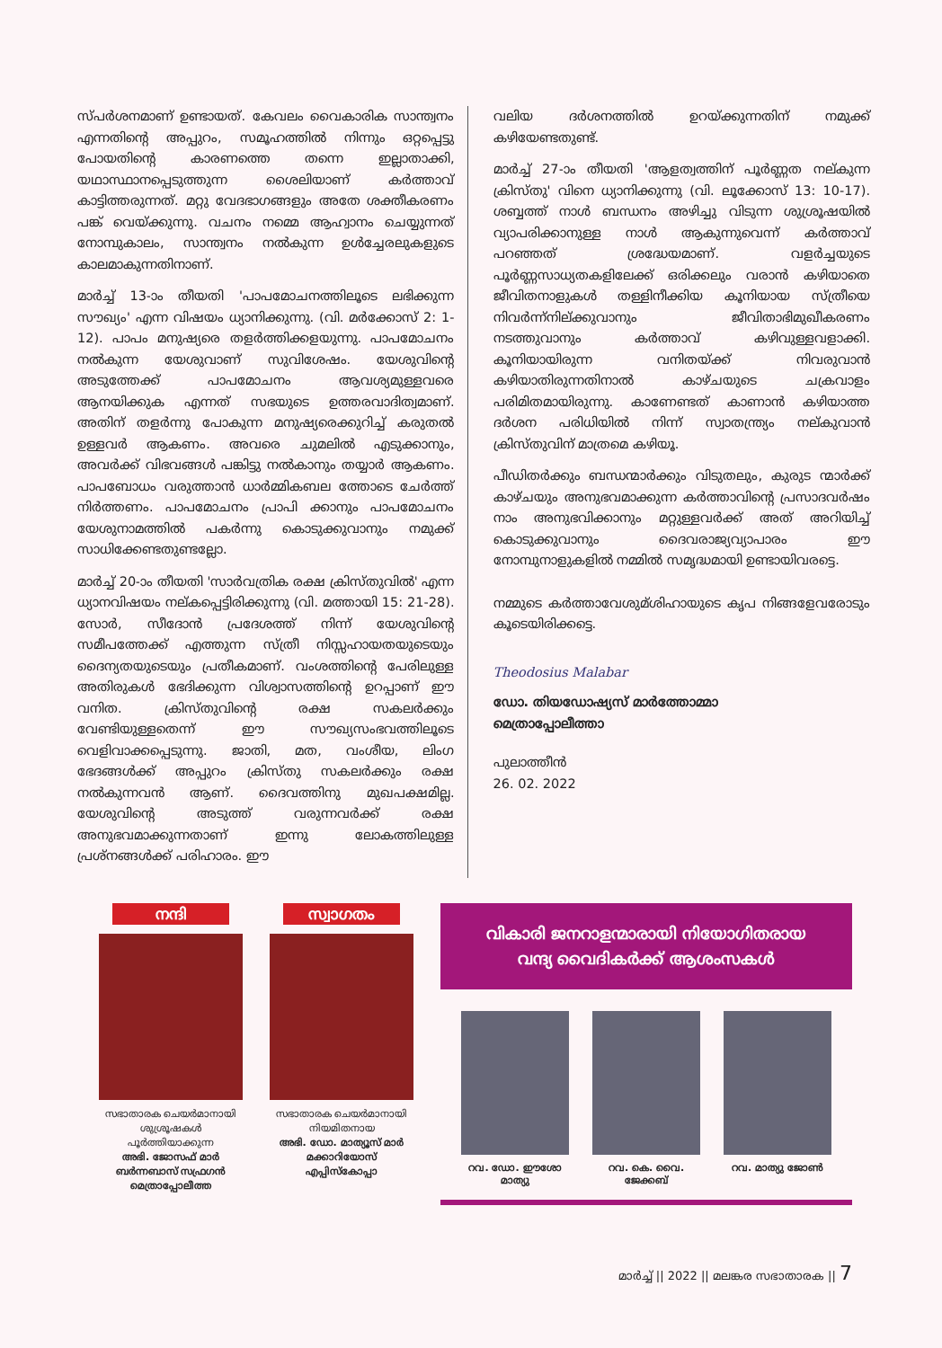സ്പർശനമാണ് ഉണ്ടായത്. കേവലം വൈകാരിക സാന്ത്വനം എന്നതിന്റെ അപ്പുറം, സമൂഹത്തിൽ നിന്നും ഒറ്റപ്പെട്ടു പോയതിന്റെ കാരണത്തെ തന്നെ ഇല്ലാതാക്കി, യഥാസ്ഥാനപ്പെടുത്തുന്ന ശൈലിയാണ് കർത്താവ് കാട്ടിത്തരുന്നത്. മറ്റു വേദഭാഗങ്ങളും അതേ ശക്തീകരണം പങ്ക് വെയ്ക്കുന്നു. വചനം നമ്മെ ആഹ്വാനം ചെയ്യുന്നത് നോമ്പുകാലം, സാന്ത്വനം നൽകുന്ന ഉൾച്ചേരലുകളുടെ കാലമാകുന്നതിനാണ്.
മാർച്ച് 13-ാം തീയതി 'പാപമോചനത്തിലൂടെ ലഭിക്കുന്ന സൗഖ്യം' എന്ന വിഷയം ധ്യാനിക്കുന്നു. (വി. മർക്കോസ് 2: 1-12). പാപം മനുഷ്യരെ തളർത്തിക്കളയുന്നു. പാപമോചനം നൽകുന്ന യേശുവാണ് സുവിശേഷം. യേശുവിന്റെ അടുത്തേക്ക് പാപമോചനം ആവശ്യമുള്ളവരെ ആനയിക്കുക എന്നത് സഭയുടെ ഉത്തരവാദിത്വമാണ്. അതിന് തളർന്നു പോകുന്ന മനുഷ്യരെക്കുറിച്ച് കരുതൽ ഉള്ളവർ ആകണം. അവരെ ചുമലിൽ എടുക്കാനും, അവർക്ക് വിഭവങ്ങൾ പങ്കിട്ടു നൽകാനും തയ്യാർ ആകണം. പാപബോധം വരുത്താൻ ധാർമ്മികബല ത്തോടെ ചേർത്ത് നിർത്തണം. പാപമോചനം പ്രാപി ക്കാനും പാപമോചനം യേശുനാമത്തിൽ പകർന്നു കൊടുക്കുവാനും നമുക്ക് സാധിക്കേണ്ടതുണ്ടല്ലോ.
മാർച്ച് 20-ാം തീയതി 'സാർവത്രിക രക്ഷ ക്രിസ്തുവിൽ' എന്ന ധ്യാനവിഷയം നല്കപ്പെട്ടിരിക്കുന്നു (വി. മത്തായി 15: 21-28). സോർ, സീദോൻ പ്രദേശത്ത് നിന്ന് യേശുവിന്റെ സമീപത്തേക്ക് എത്തുന്ന സ്ത്രീ നിസ്സഹായതയുടെയും ദൈന്യതയുടെയും പ്രതീകമാണ്. വംശത്തിന്റെ പേരിലുള്ള അതിരുകൾ ഭേദിക്കുന്ന വിശ്വാസത്തിന്റെ ഉറപ്പാണ് ഈ വനിത. ക്രിസ്തുവിന്റെ രക്ഷ സകലർക്കും വേണ്ടിയുള്ളതെന്ന് ഈ സൗഖ്യസംഭവത്തിലൂടെ വെളിവാക്കപ്പെടുന്നു. ജാതി, മത, വംശീയ, ലിംഗ ഭേദങ്ങൾക്ക് അപ്പുറം ക്രിസ്തു സകലർക്കും രക്ഷ നൽകുന്നവൻ ആണ്. ദൈവത്തിനു മുഖപക്ഷമില്ല. യേശുവിന്റെ അടുത്ത് വരുന്നവർക്ക് രക്ഷ അനുഭവമാക്കുന്നതാണ് ഇന്നു ലോകത്തിലുള്ള പ്രശ്നങ്ങൾക്ക് പരിഹാരം. ഈ
വലിയ ദർശനത്തിൽ ഉറയ്ക്കുന്നതിന് നമുക്ക് കഴിയേണ്ടതുണ്ട്.
മാർച്ച് 27-ാം തീയതി 'ആളത്വത്തിന് പൂർണ്ണത നല്കുന്ന ക്രിസ്തു' വിനെ ധ്യാനിക്കുന്നു (വി. ലൂക്കോസ് 13: 10-17). ശബ്ബത്ത് നാൾ ബന്ധനം അഴിച്ചു വിടുന്ന ശുശ്രൂഷയിൽ വ്യാപരിക്കാനുള്ള നാൾ ആകുന്നുവെന്ന് കർത്താവ് പറഞ്ഞത് ശ്രദ്ധേയമാണ്. വളർച്ചയുടെ പൂർണ്ണസാധ്യതകളിലേക്ക് ഒരിക്കലും വരാൻ കഴിയാതെ ജീവിതനാളുകൾ തള്ളിനീക്കിയ കൂനിയായ സ്ത്രീയെ നിവർന്ന്നില്ക്കുവാനും ജീവിതാഭിമുഖീകരണം നടത്തുവാനും കർത്താവ് കഴിവുള്ളവളാക്കി. കൂനിയായിരുന്ന വനിതയ്ക്ക് നിവരുവാൻ കഴിയാതിരുന്നതിനാൽ കാഴ്ചയുടെ ചക്രവാളം പരിമിതമായിരുന്നു. കാണേണ്ടത് കാണാൻ കഴിയാത്ത ദർശന പരിധിയിൽ നിന്ന് സ്വാതന്ത്ര്യം നല്കുവാൻ ക്രിസ്തുവിന് മാത്രമെ കഴിയൂ.
പീഡിതർക്കും ബന്ധന്മാർക്കും വിടുതലും, കുരുട ന്മാർക്ക് കാഴ്ചയും അനുഭവമാക്കുന്ന കർത്താവിന്റെ പ്രസാദവർഷം നാം അനുഭവിക്കാനും മറ്റുള്ളവർക്ക് അത് അറിയിച്ച് കൊടുക്കുവാനും ദൈവരാജ്യവ്യാപാരം ഈ നോമ്പുനാളുകളിൽ നമ്മിൽ സമൃദ്ധമായി ഉണ്ടായിവരട്ടെ.
നമ്മുടെ കർത്താവേശുമ്ശിഹായുടെ കൃപ നിങ്ങളേവരോടും കൂടെയിരിക്കട്ടെ.
Theodosius Malabar
ഡോ. തിയഡോഷ്യസ് മാർത്തോമ്മാ
മെത്രാപ്പോലീത്താ
പുലാത്തീൻ
26. 02. 2022
നന്ദി
സഭാതാരക ചെയർമാനായി ശുശ്രൂഷകൾ പൂർത്തിയാക്കുന്ന
അഭി. ജോസഫ് മാർ ബർന്നബാസ് സഫ്രഗൻ മെത്രാപ്പോലീത്ത
സ്വാഗതം
സഭാതാരക ചെയർമാനായി നിയമിതനായ
അഭി. ഡോ. മാത്യൂസ് മാർ മക്കാറിയോസ് എപ്പിസ്കോപ്പാ
വികാരി ജനറാളന്മാരായി നിയോഗിതരായ
വന്ദ്യ വൈദികർക്ക് ആശംസകൾ
റവ. ഡോ. ഈശോ മാത്യു റവ. കെ. വൈ. ജേക്കബ്
റവ. മാത്യു ജോൺ
മാർച്ച് || 2022 || മലങ്കര സഭാതാരക || 7